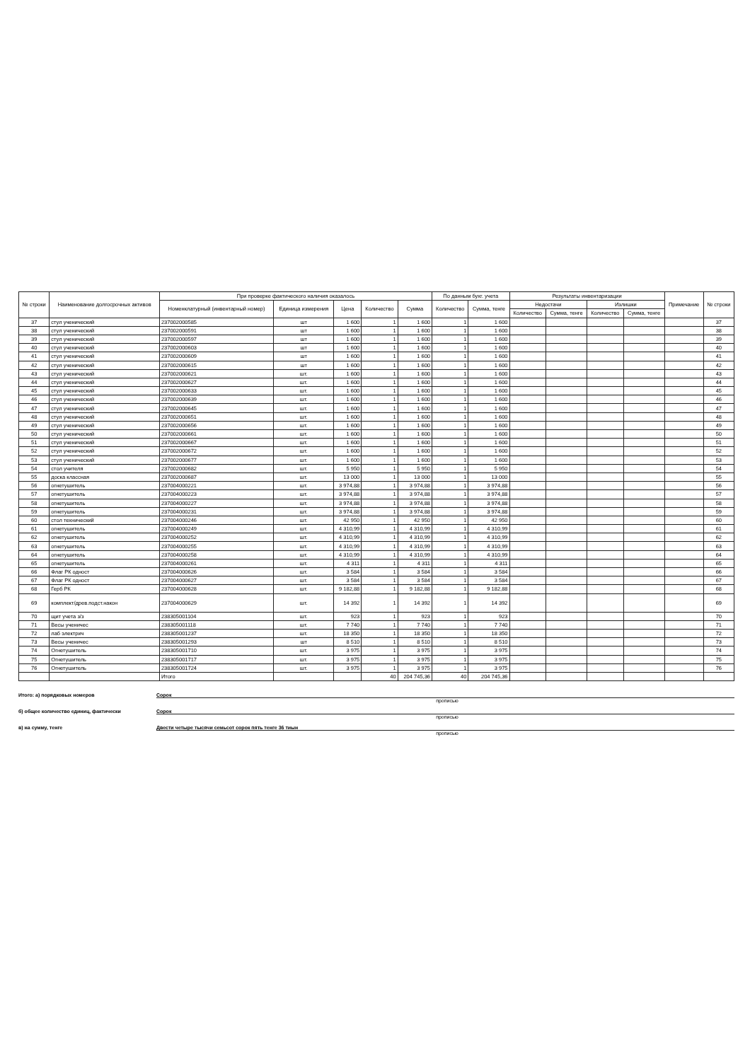| № строки | Наименование долгосрочных активов | При проверке фактического наличия оказалось | | | | | По данным бухг. учета | | Результаты инвентаризации | | | | Примечание | № строки |
| --- | --- | --- | --- | --- | --- | --- | --- | --- | --- | --- | --- | --- | --- | --- |
| | | Номенклатурный (инвентарный номер) | Единица измерения | Цена | Количество | Сумма | Количество | Сумма, тенге | Недостачи | | Излишки | | | |
| | | | | | | | | | Количество | Сумма, тенге | Количество | Сумма, тенге | | |
| 37 | стул ученический | 237002000585 | шт | 1 600 | 1 | 1 600 | 1 | 1 600 | | | | | | 37 |
| 38 | стул ученический | 237002000591 | шт | 1 600 | 1 | 1 600 | 1 | 1 600 | | | | | | 38 |
| 39 | стул ученический | 237002000597 | шт | 1 600 | 1 | 1 600 | 1 | 1 600 | | | | | | 39 |
| 40 | стул ученический | 237002000603 | шт | 1 600 | 1 | 1 600 | 1 | 1 600 | | | | | | 40 |
| 41 | стул ученический | 237002000609 | шт | 1 600 | 1 | 1 600 | 1 | 1 600 | | | | | | 41 |
| 42 | стул ученический | 237002000615 | шт | 1 600 | 1 | 1 600 | 1 | 1 600 | | | | | | 42 |
| 43 | стул ученический | 237002000621 | шт. | 1 600 | 1 | 1 600 | 1 | 1 600 | | | | | | 43 |
| 44 | стул ученический | 237002000627 | шт. | 1 600 | 1 | 1 600 | 1 | 1 600 | | | | | | 44 |
| 45 | стул ученический | 237002000633 | шт. | 1 600 | 1 | 1 600 | 1 | 1 600 | | | | | | 45 |
| 46 | стул ученический | 237002000639 | шт. | 1 600 | 1 | 1 600 | 1 | 1 600 | | | | | | 46 |
| 47 | стул ученический | 237002000645 | шт. | 1 600 | 1 | 1 600 | 1 | 1 600 | | | | | | 47 |
| 48 | стул ученический | 237002000651 | шт. | 1 600 | 1 | 1 600 | 1 | 1 600 | | | | | | 48 |
| 49 | стул ученический | 237002000656 | шт. | 1 600 | 1 | 1 600 | 1 | 1 600 | | | | | | 49 |
| 50 | стул ученический | 237002000661 | шт. | 1 600 | 1 | 1 600 | 1 | 1 600 | | | | | | 50 |
| 51 | стул ученический | 237002000667 | шт. | 1 600 | 1 | 1 600 | 1 | 1 600 | | | | | | 51 |
| 52 | стул ученический | 237002000672 | шт. | 1 600 | 1 | 1 600 | 1 | 1 600 | | | | | | 52 |
| 53 | стул ученический | 237002000677 | шт. | 1 600 | 1 | 1 600 | 1 | 1 600 | | | | | | 53 |
| 54 | стол учителя | 237002000682 | шт. | 5 950 | 1 | 5 950 | 1 | 5 950 | | | | | | 54 |
| 55 | доска классная | 237002000687 | шт. | 13 000 | 1 | 13 000 | 1 | 13 000 | | | | | | 55 |
| 56 | огнетушитель | 237004000221 | шт. | 3 974,88 | 1 | 3 974,88 | 1 | 3 974,88 | | | | | | 56 |
| 57 | огнетушитель | 237004000223 | шт. | 3 974,88 | 1 | 3 974,88 | 1 | 3 974,88 | | | | | | 57 |
| 58 | огнетушитель | 237004000227 | шт. | 3 974,88 | 1 | 3 974,88 | 1 | 3 974,88 | | | | | | 58 |
| 59 | огнетушитель | 237004000231 | шт. | 3 974,88 | 1 | 3 974,88 | 1 | 3 974,88 | | | | | | 59 |
| 60 | стол технический | 237004000246 | шт. | 42 950 | 1 | 42 950 | 1 | 42 950 | | | | | | 60 |
| 61 | огнетушитель | 237004000249 | шт. | 4 310,99 | 1 | 4 310,99 | 1 | 4 310,99 | | | | | | 61 |
| 62 | огнетушитель | 237004000252 | шт. | 4 310,99 | 1 | 4 310,99 | 1 | 4 310,99 | | | | | | 62 |
| 63 | огнетушитель | 237004000255 | шт. | 4 310,99 | 1 | 4 310,99 | 1 | 4 310,99 | | | | | | 63 |
| 64 | огнетушитель | 237004000258 | шт. | 4 310,99 | 1 | 4 310,99 | 1 | 4 310,99 | | | | | | 64 |
| 65 | огнетушитель | 237004000261 | шт. | 4 311 | 1 | 4 311 | 1 | 4 311 | | | | | | 65 |
| 66 | Флаг РК одност | 237004000626 | шт. | 3 584 | 1 | 3 584 | 1 | 3 584 | | | | | | 66 |
| 67 | Флаг РК одност | 237004000627 | шт. | 3 584 | 1 | 3 584 | 1 | 3 584 | | | | | | 67 |
| 68 | Герб РК | 237004000628 | шт. | 9 182,88 | 1 | 9 182,88 | 1 | 9 182,88 | | | | | | 68 |
| 69 | комплект/древ.подст.након | 237004000629 | шт. | 14 392 | 1 | 14 392 | 1 | 14 392 | | | | | | 69 |
| 70 | щит учета з/з | 238305001104 | шт. | 923 | 1 | 923 | 1 | 923 | | | | | | 70 |
| 71 | Весы ученичес | 238305001118 | шт. | 7 740 | 1 | 7 740 | 1 | 7 740 | | | | | | 71 |
| 72 | лаб электрич | 238305001237 | шт. | 18 350 | 1 | 18 350 | 1 | 18 350 | | | | | | 72 |
| 73 | Весы ученичес | 238305001293 | шт | 8 510 | 1 | 8 510 | 1 | 8 510 | | | | | | 73 |
| 74 | Огнетушитель | 238305001710 | шт. | 3 975 | 1 | 3 975 | 1 | 3 975 | | | | | | 74 |
| 75 | Огнетушитель | 238305001717 | шт. | 3 975 | 1 | 3 975 | 1 | 3 975 | | | | | | 75 |
| 76 | Огнетушитель | 238305001724 | шт. | 3 975 | 1 | 3 975 | 1 | 3 975 | | | | | | 76 |
| | | Итого | | | 40 | 204 745,36 | 40 | 204 745,36 | | | | | | |
Итого: а) порядковых номеров Сорок
прописью
б) общее количество единиц, фактически Сорок
прописью
в) на сумму, тенге Двести четыре тысячи семьсот сорок пять тенге 36 тиын
прописью